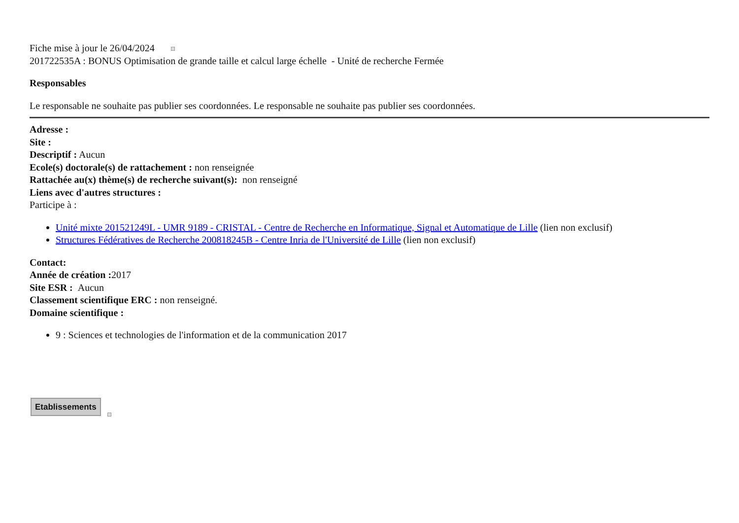Fiche mise à jour le 26/04/2024
201722535A : BONUS Optimisation de grande taille et calcul large échelle - Unité de recherche Fermée
Responsables
Le responsable ne souhaite pas publier ses coordonnées. Le responsable ne souhaite pas publier ses coordonnées.
Adresse :
Site :
Descriptif : Aucun
Ecole(s) doctorale(s) de rattachement : non renseignée
Rattachée au(x) thème(s) de recherche suivant(s): non renseigné
Liens avec d'autres structures :
Participe à :
Unité mixte 201521249L - UMR 9189 - CRISTAL - Centre de Recherche en Informatique, Signal et Automatique de Lille (lien non exclusif)
Structures Fédératives de Recherche 200818245B - Centre Inria de l'Université de Lille (lien non exclusif)
Contact:
Année de création : 2017
Site ESR : Aucun
Classement scientifique ERC : non renseigné.
Domaine scientifique :
9 : Sciences et technologies de l'information et de la communication 2017
Etablissements